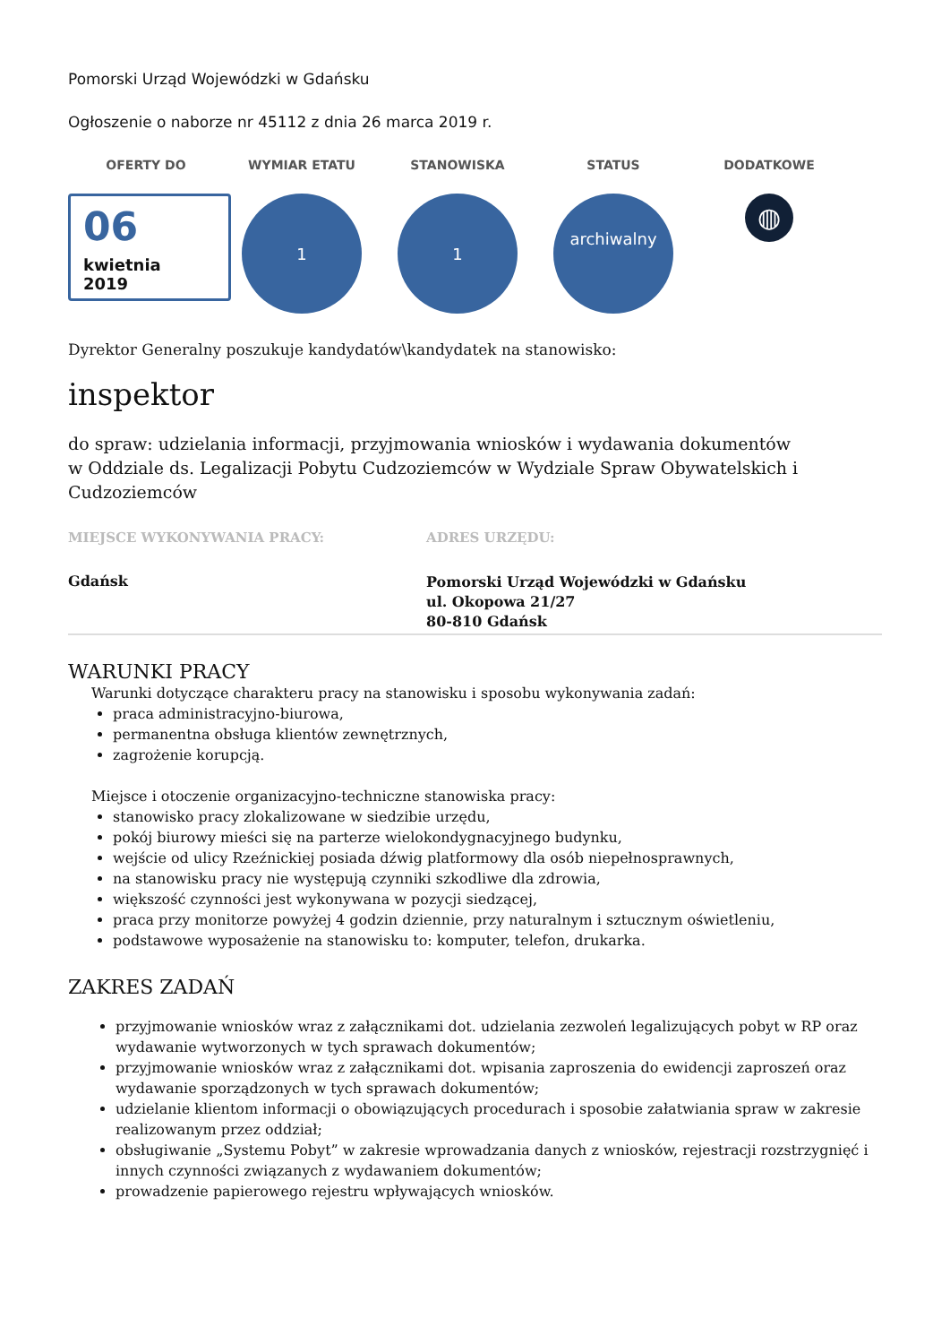Pomorski Urząd Wojewódzki w Gdańsku
Ogłoszenie o naborze nr 45112 z dnia 26 marca 2019 r.
OFERTY DO
06
kwietnia
2019
WYMIAR ETATU
1
STANOWISKA
1
STATUS
archiwalny
DODATKOWE
◍
Dyrektor Generalny poszukuje kandydatów\kandydatek na stanowisko:
inspektor
do spraw: udzielania informacji, przyjmowania wniosków i wydawania dokumentów
w Oddziale ds. Legalizacji Pobytu Cudzoziemców w Wydziale Spraw Obywatelskich i Cudzoziemców
MIEJSCE WYKONYWANIA PRACY:
Gdańsk
ADRES URZĘDU:
Pomorski Urząd Wojewódzki w Gdańsku
ul. Okopowa 21/27
80-810 Gdańsk
WARUNKI PRACY
Warunki dotyczące charakteru pracy na stanowisku i sposobu wykonywania zadań:
praca administracyjno-biurowa,
permanentna obsługa klientów zewnętrznych,
zagrożenie korupcją.
Miejsce i otoczenie organizacyjno-techniczne stanowiska pracy:
stanowisko pracy zlokalizowane w siedzibie urzędu,
pokój biurowy mieści się na parterze wielokondygnacyjnego budynku,
wejście od ulicy Rzeźnickiej posiada dźwig platformowy dla osób niepełnosprawnych,
na stanowisku pracy nie występują czynniki szkodliwe dla zdrowia,
większość czynności jest wykonywana w pozycji siedzącej,
praca przy monitorze powyżej 4 godzin dziennie, przy naturalnym i sztucznym oświetleniu,
podstawowe wyposażenie na stanowisku to: komputer, telefon, drukarka.
ZAKRES ZADAŃ
przyjmowanie wniosków wraz z załącznikami dot. udzielania zezwoleń legalizujących pobyt w RP oraz wydawanie wytworzonych w tych sprawach dokumentów;
przyjmowanie wniosków wraz z załącznikami dot. wpisania zaproszenia do ewidencji zaproszeń oraz wydawanie sporządzonych w tych sprawach dokumentów;
udzielanie klientom informacji o obowiązujących procedurach i sposobie załatwiania spraw w zakresie realizowanym przez oddział;
obsługiwanie „Systemu Pobyt” w zakresie wprowadzania danych z wniosków, rejestracji rozstrzygnięć i innych czynności związanych z wydawaniem dokumentów;
prowadzenie papierowego rejestru wpływających wniosków.